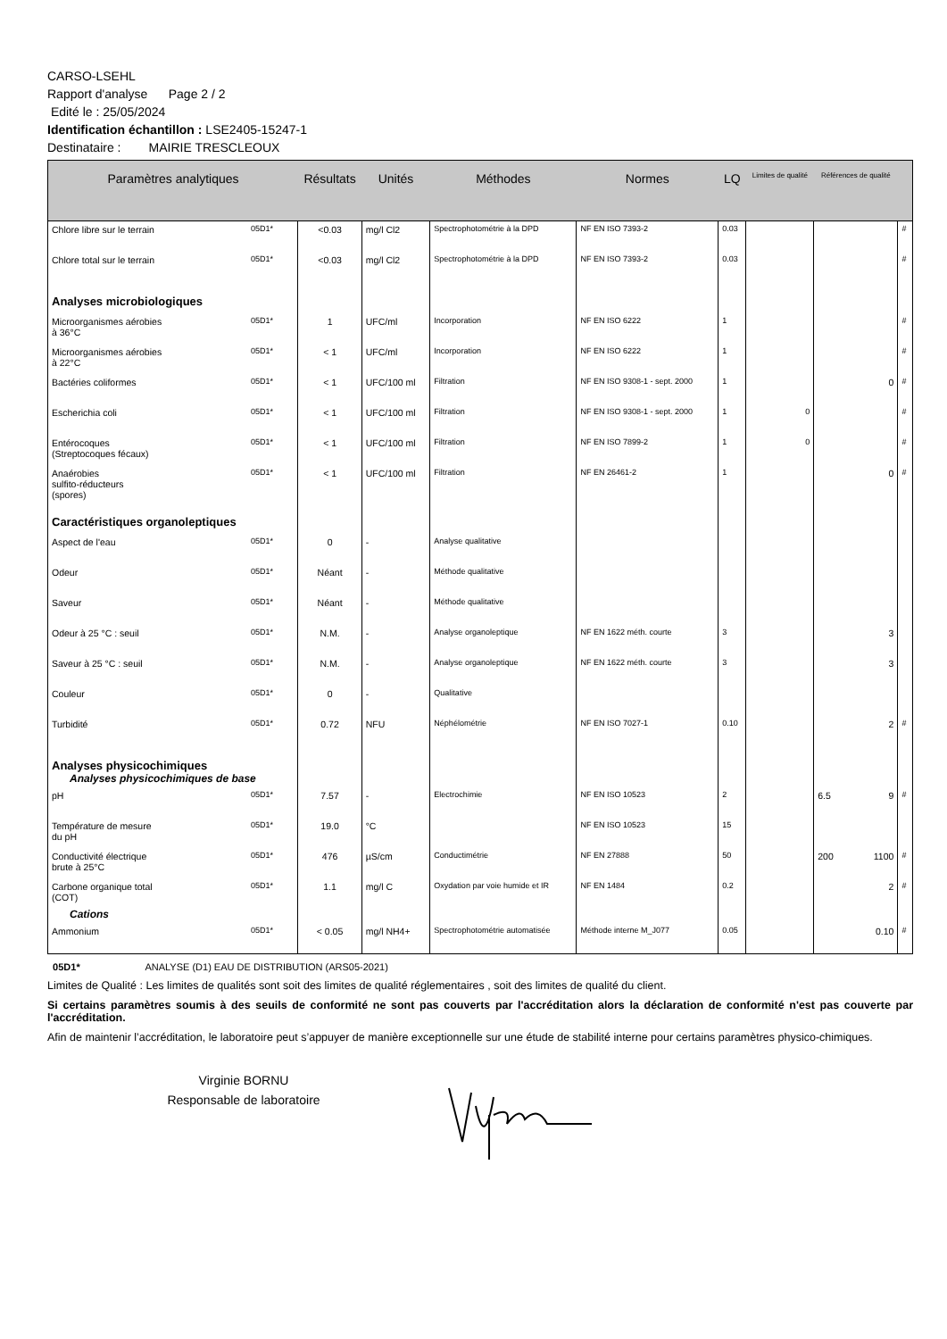CARSO-LSEHL
Rapport d'analyse Page 2 / 2
Edité le : 25/05/2024
Identification échantillon : LSE2405-15247-1
Destinataire : MAIRIE TRESCLEOUX
| Paramètres analytiques | | Résultats | Unités | Méthodes | Normes | LQ | Limites de qualité | Références de qualité | | |
| --- | --- | --- | --- | --- | --- | --- | --- | --- | --- | --- |
| Chlore libre sur le terrain | 05D1* | <0.03 | mg/l Cl2 | Spectrophotométrie à la DPD | NF EN ISO 7393-2 | 0.03 | | | | # |
| Chlore total sur le terrain | 05D1* | <0.03 | mg/l Cl2 | Spectrophotométrie à la DPD | NF EN ISO 7393-2 | 0.03 | | | | # |
| Analyses microbiologiques | | | | | | | | | | |
| Microorganismes aérobies à 36°C | 05D1* | 1 | UFC/ml | Incorporation | NF EN ISO 6222 | 1 | | | | # |
| Microorganismes aérobies à 22°C | 05D1* | < 1 | UFC/ml | Incorporation | NF EN ISO 6222 | 1 | | | | # |
| Bactéries coliformes | 05D1* | < 1 | UFC/100 ml | Filtration | NF EN ISO 9308-1 - sept. 2000 | 1 | | 0 | | # |
| Escherichia coli | 05D1* | < 1 | UFC/100 ml | Filtration | NF EN ISO 9308-1 - sept. 2000 | 1 | 0 | | | # |
| Entérocoques (Streptocoques fécaux) | 05D1* | < 1 | UFC/100 ml | Filtration | NF EN ISO 7899-2 | 1 | 0 | | | # |
| Anaérobies sulfito-réducteurs (spores) | 05D1* | < 1 | UFC/100 ml | Filtration | NF EN 26461-2 | 1 | | 0 | | # |
| Caractéristiques organoleptiques | | | | | | | | | | |
| Aspect de l'eau | 05D1* | 0 | - | Analyse qualitative | | | | | | |
| Odeur | 05D1* | Néant | - | Méthode qualitative | | | | | | |
| Saveur | 05D1* | Néant | - | Méthode qualitative | | | | | | |
| Odeur à 25 °C : seuil | 05D1* | N.M. | - | Analyse organoleptique | NF EN 1622 méth. courte | 3 | | 3 | | |
| Saveur à 25 °C : seuil | 05D1* | N.M. | - | Analyse organoleptique | NF EN 1622 méth. courte | 3 | | 3 | | |
| Couleur | 05D1* | 0 | - | Qualitative | | | | | | |
| Turbidité | 05D1* | 0.72 | NFU | Néphélométrie | NF EN ISO 7027-1 | 0.10 | | 2 | | # |
| Analyses physicochimiques Analyses physicochimiques de base | | | | | | | | | | |
| pH | 05D1* | 7.57 | - | Electrochimie | NF EN ISO 10523 | 2 | | 6.5 | 9 | # |
| Température de mesure du pH | 05D1* | 19.0 | °C | | NF EN ISO 10523 | 15 | | | | |
| Conductivité électrique brute à 25°C | 05D1* | 476 | µS/cm | Conductimétrie | NF EN 27888 | 50 | | 200 | 1100 | # |
| Carbone organique total (COT) Cations | 05D1* | 1.1 | mg/l C | Oxydation par voie humide et IR | NF EN 1484 | 0.2 | | 2 | | # |
| Ammonium | 05D1* | < 0.05 | mg/l NH4+ | Spectrophotométrie automatisée | Méthode interne M_J077 | 0.05 | | 0.10 | | # |
05D1* ANALYSE (D1) EAU DE DISTRIBUTION (ARS05-2021)
Limites de Qualité : Les limites de qualités sont soit des limites de qualité réglementaires , soit des limites de qualité du client.
Si certains paramètres soumis à des seuils de conformité ne sont pas couverts par l'accréditation alors la déclaration de conformité n'est pas couverte par l'accréditation.
Afin de maintenir l’accréditation, le laboratoire peut s’appuyer de manière exceptionnelle sur une étude de stabilité interne pour certains paramètres physico-chimiques.
Virginie BORNU
Responsable de laboratoire